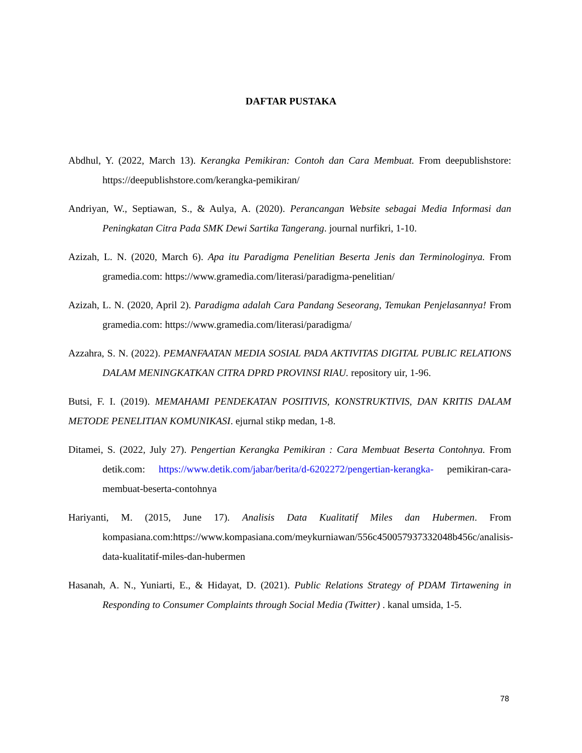DAFTAR PUSTAKA
Abdhul, Y. (2022, March 13). Kerangka Pemikiran: Contoh dan Cara Membuat. From deepublishstore: https://deepublishstore.com/kerangka-pemikiran/
Andriyan, W., Septiawan, S., & Aulya, A. (2020). Perancangan Website sebagai Media Informasi dan Peningkatan Citra Pada SMK Dewi Sartika Tangerang. journal nurfikri, 1-10.
Azizah, L. N. (2020, March 6). Apa itu Paradigma Penelitian Beserta Jenis dan Terminologinya. From gramedia.com: https://www.gramedia.com/literasi/paradigma-penelitian/
Azizah, L. N. (2020, April 2). Paradigma adalah Cara Pandang Seseorang, Temukan Penjelasannya! From gramedia.com: https://www.gramedia.com/literasi/paradigma/
Azzahra, S. N. (2022). PEMANFAATAN MEDIA SOSIAL PADA AKTIVITAS DIGITAL PUBLIC RELATIONS DALAM MENINGKATKAN CITRA DPRD PROVINSI RIAU. repository uir, 1-96.
Butsi, F. I. (2019). MEMAHAMI PENDEKATAN POSITIVIS, KONSTRUKTIVIS, DAN KRITIS DALAM METODE PENELITIAN KOMUNIKASI. ejurnal stikp medan, 1-8.
Ditamei, S. (2022, July 27). Pengertian Kerangka Pemikiran : Cara Membuat Beserta Contohnya. From detik.com: https://www.detik.com/jabar/berita/d-6202272/pengertian-kerangka- pemikiran-cara-membuat-beserta-contohnya
Hariyanti, M. (2015, June 17). Analisis Data Kualitatif Miles dan Hubermen. From kompasiana.com:https://www.kompasiana.com/meykurniawan/556c450057937332048b456c/analisis-data-kualitatif-miles-dan-hubermen
Hasanah, A. N., Yuniarti, E., & Hidayat, D. (2021). Public Relations Strategy of PDAM Tirtawening in Responding to Consumer Complaints through Social Media (Twitter) . kanal umsida, 1-5.
78